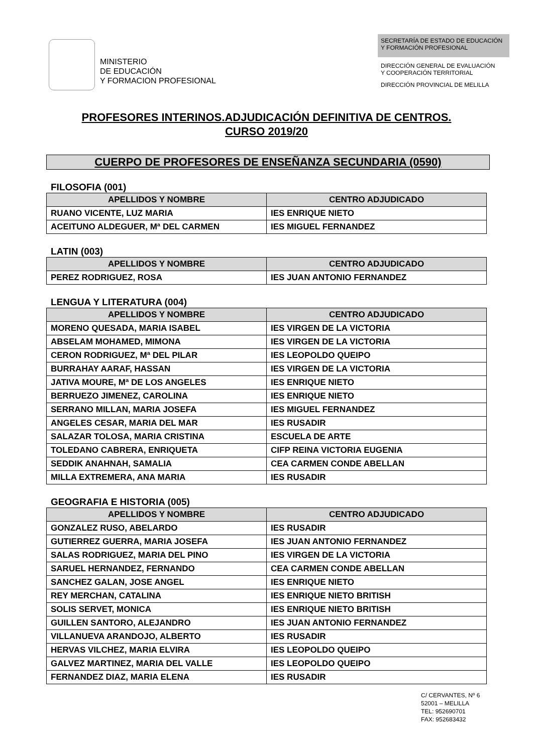MINISTERIO
DE EDUCACIÓN
Y FORMACION PROFESIONAL
SECRETARÍA DE ESTADO DE EDUCACIÓN
Y FORMACIÓN PROFESIONAL
DIRECCIÓN GENERAL DE EVALUACIÓN
Y COOPERACIÓN TERRITORIAL
DIRECCIÓN PROVINCIAL DE MELILLA
PROFESORES INTERINOS.ADJUDICACIÓN DEFINITIVA DE CENTROS.
CURSO 2019/20
CUERPO DE PROFESORES DE ENSEÑANZA SECUNDARIA (0590)
FILOSOFIA (001)
| APELLIDOS Y NOMBRE | CENTRO ADJUDICADO |
| --- | --- |
| RUANO VICENTE, LUZ MARIA | IES ENRIQUE NIETO |
| ACEITUNO ALDEGUER, Mª DEL CARMEN | IES MIGUEL FERNANDEZ |
LATIN (003)
| APELLIDOS Y NOMBRE | CENTRO ADJUDICADO |
| --- | --- |
| PEREZ RODRIGUEZ, ROSA | IES JUAN ANTONIO FERNANDEZ |
LENGUA Y LITERATURA (004)
| APELLIDOS Y NOMBRE | CENTRO ADJUDICADO |
| --- | --- |
| MORENO QUESADA, MARIA ISABEL | IES VIRGEN DE LA VICTORIA |
| ABSELAM MOHAMED, MIMONA | IES VIRGEN DE LA VICTORIA |
| CERON RODRIGUEZ, Mª DEL PILAR | IES LEOPOLDO QUEIPO |
| BURRAHAY AARAF, HASSAN | IES VIRGEN DE LA VICTORIA |
| JATIVA MOURE, Mª DE LOS ANGELES | IES ENRIQUE NIETO |
| BERRUEZO JIMENEZ, CAROLINA | IES ENRIQUE NIETO |
| SERRANO MILLAN, MARIA JOSEFA | IES MIGUEL FERNANDEZ |
| ANGELES CESAR, MARIA DEL MAR | IES RUSADIR |
| SALAZAR TOLOSA, MARIA CRISTINA | ESCUELA DE ARTE |
| TOLEDANO CABRERA, ENRIQUETA | CIFP REINA VICTORIA EUGENIA |
| SEDDIK ANAHNAH, SAMALIA | CEA CARMEN CONDE ABELLAN |
| MILLA EXTREMERA, ANA MARIA | IES RUSADIR |
GEOGRAFIA E HISTORIA (005)
| APELLIDOS Y NOMBRE | CENTRO ADJUDICADO |
| --- | --- |
| GONZALEZ RUSO, ABELARDO | IES RUSADIR |
| GUTIERREZ GUERRA, MARIA JOSEFA | IES JUAN ANTONIO FERNANDEZ |
| SALAS RODRIGUEZ, MARIA DEL PINO | IES VIRGEN DE LA VICTORIA |
| SARUEL HERNANDEZ, FERNANDO | CEA CARMEN CONDE ABELLAN |
| SANCHEZ GALAN, JOSE ANGEL | IES ENRIQUE NIETO |
| REY MERCHAN, CATALINA | IES ENRIQUE NIETO BRITISH |
| SOLIS SERVET, MONICA | IES ENRIQUE NIETO BRITISH |
| GUILLEN SANTORO, ALEJANDRO | IES JUAN ANTONIO FERNANDEZ |
| VILLANUEVA ARANDOJO, ALBERTO | IES RUSADIR |
| HERVAS VILCHEZ, MARIA ELVIRA | IES LEOPOLDO QUEIPO |
| GALVEZ MARTINEZ, MARIA DEL VALLE | IES LEOPOLDO QUEIPO |
| FERNANDEZ DIAZ, MARIA ELENA | IES RUSADIR |
C/ CERVANTES, Nº 6
52001 – MELILLA
TEL: 952690701
FAX: 952683432